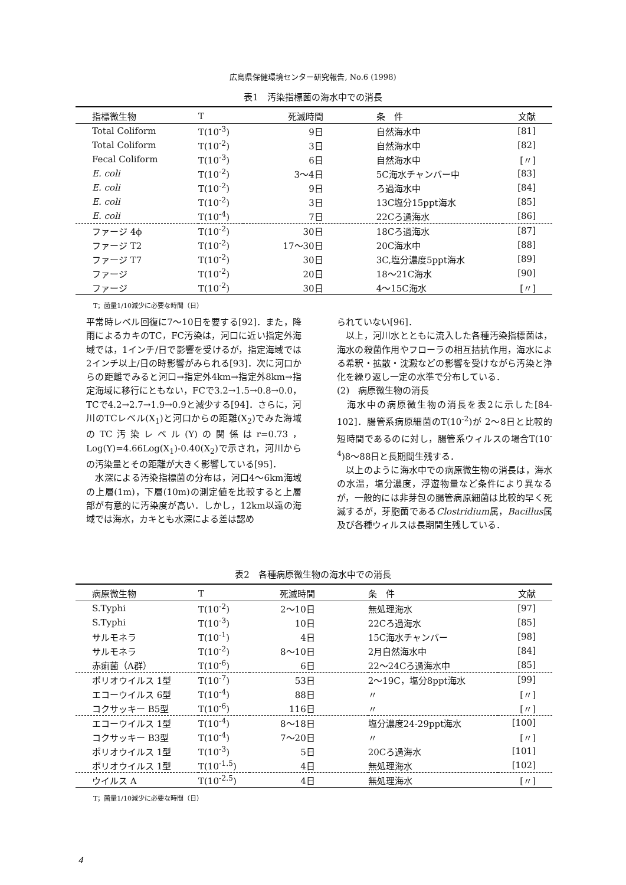広島県保健環境センター研究報告, No.6 (1998)
表1　汚染指標菌の海水中での消長
| 指標微生物 | T | 死滅時間 | 条 件 | 文献 |
| --- | --- | --- | --- | --- |
| Total Coliform | T(10<sup>-3</sup>) | 9日 | 自然海水中 | [81] |
| Total Coliform | T(10<sup>-2</sup>) | 3日 | 自然海水中 | [82] |
| Fecal Coliform | T(10<sup>-3</sup>) | 6日 | 自然海水中 | [〃] |
| E. coli | T(10<sup>-2</sup>) | 3～4日 | 5C海水チャンバー中 | [83] |
| E. coli | T(10<sup>-2</sup>) | 9日 | ろ過海水中 | [84] |
| E. coli | T(10<sup>-2</sup>) | 3日 | 13C塩分15ppt海水 | [85] |
| E. coli | T(10<sup>-4</sup>) | 7日 | 22Cろ過海水 | [86] |
| ファージ 4ϕ | T(10<sup>-2</sup>) | 30日 | 18Cろ過海水 | [87] |
| ファージ T2 | T(10<sup>-2</sup>) | 17～30日 | 20C海水中 | [88] |
| ファージ T7 | T(10<sup>-2</sup>) | 30日 | 3C,塩分濃度5ppt海水 | [89] |
| ファージ | T(10<sup>-2</sup>) | 20日 | 18～21C海水 | [90] |
| ファージ | T(10<sup>-2</sup>) | 30日 | 4～15C海水 | [〃] |
T；菌量1/10減少に必要な時間（日）
平常時レベル回復に7～10日を要する[92]．また，降雨によるカキのTC，FC汚染は，河口に近い指定外海域では，1インチ/日で影響を受けるが，指定海域では2インチ以上/日の時影響がみられる[93]．次に河口からの距離でみると河口→指定外4km→指定外8km→指定海域に移行にともない，FCで3.2→1.5→0.8→0.0，TCで4.2→2.7→1.9→0.9と減少する[94]．さらに，河川のTCレベル(X<sub>1</sub>)と河口からの距離(X<sub>2</sub>)でみた海域のTC汚染レベル(Y)の関係はr=0.73，　Log(Y)=4.66Log(X<sub>1</sub>)-0.40(X<sub>2</sub>)で示され，河川からの汚染量とその距離が大きく影響している[95]．
　水深による汚染指標菌の分布は，河口4～6km海域の上層(1m)，下層(10m)の測定値を比較すると上層部が有意的に汚染度が高い．しかし，12km以遠の海域では海水，カキとも水深による差は認め
られていない[96]．
　以上，河川水とともに流入した各種汚染指標菌は，海水の殺菌作用やフローラの相互拮抗作用，海水による希釈・拡散・沈澱などの影響を受けながら汚染と浄化を繰り返し一定の水準で分布している．
(2)　病原微生物の消長
　海水中の病原微生物の消長を表2に示した[84-102]．腸管系病原細菌のT(10<sup>-2</sup>)が 2～8日と比較的短時間であるのに対し，腸管系ウィルスの場合T(10<sup>-4</sup>)8～88日と長期間生残する．
　以上のように海水中での病原微生物の消長は，海水の水温，塩分濃度，浮遊物量など条件により異なるが，一般的には非芽包の腸管病原細菌は比較的早く死滅するが，芽胞菌であるClostridium属，Bacillus属及び各種ウィルスは長期間生残している．
表2　各種病原微生物の海水中での消長
| 病原微生物 | T | 死滅時間 | 条 件 | 文献 |
| --- | --- | --- | --- | --- |
| S.Typhi | T(10<sup>-2</sup>) | 2～10日 | 無処理海水 | [97] |
| S.Typhi | T(10<sup>-3</sup>) | 10日 | 22Cろ過海水 | [85] |
| サルモネラ | T(10<sup>-1</sup>) | 4日 | 15C海水チャンバー | [98] |
| サルモネラ | T(10<sup>-2</sup>) | 8～10日 | 2月自然海水中 | [84] |
| 赤痢菌（A群） | T(10<sup>-6</sup>) | 6日 | 22～24Cろ過海水中 | [85] |
| ポリオウイルス 1型 | T(10<sup>-7</sup>) | 53日 | 2～19C，塩分8ppt海水 | [99] |
| エコーウイルス 6型 | T(10<sup>-4</sup>) | 88日 | 〃 | [〃] |
| コクサッキー B5型 | T(10<sup>-6</sup>) | 116日 | 〃 | [〃] |
| エコーウイルス 1型 | T(10<sup>-4</sup>) | 8～18日 | 塩分濃度24-29ppt海水 | [100] |
| コクサッキー B3型 | T(10<sup>-4</sup>) | 7～20日 | 〃 | [〃] |
| ポリオウイルス 1型 | T(10<sup>-3</sup>) | 5日 | 20Cろ過海水 | [101] |
| ポリオウイルス 1型 | T(10<sup>-1.5</sup>) | 4日 | 無処理海水 | [102] |
| ウイルス A | T(10<sup>-2.5</sup>) | 4日 | 無処理海水 | [〃] |
T；菌量1/10減少に必要な時間（日）
4